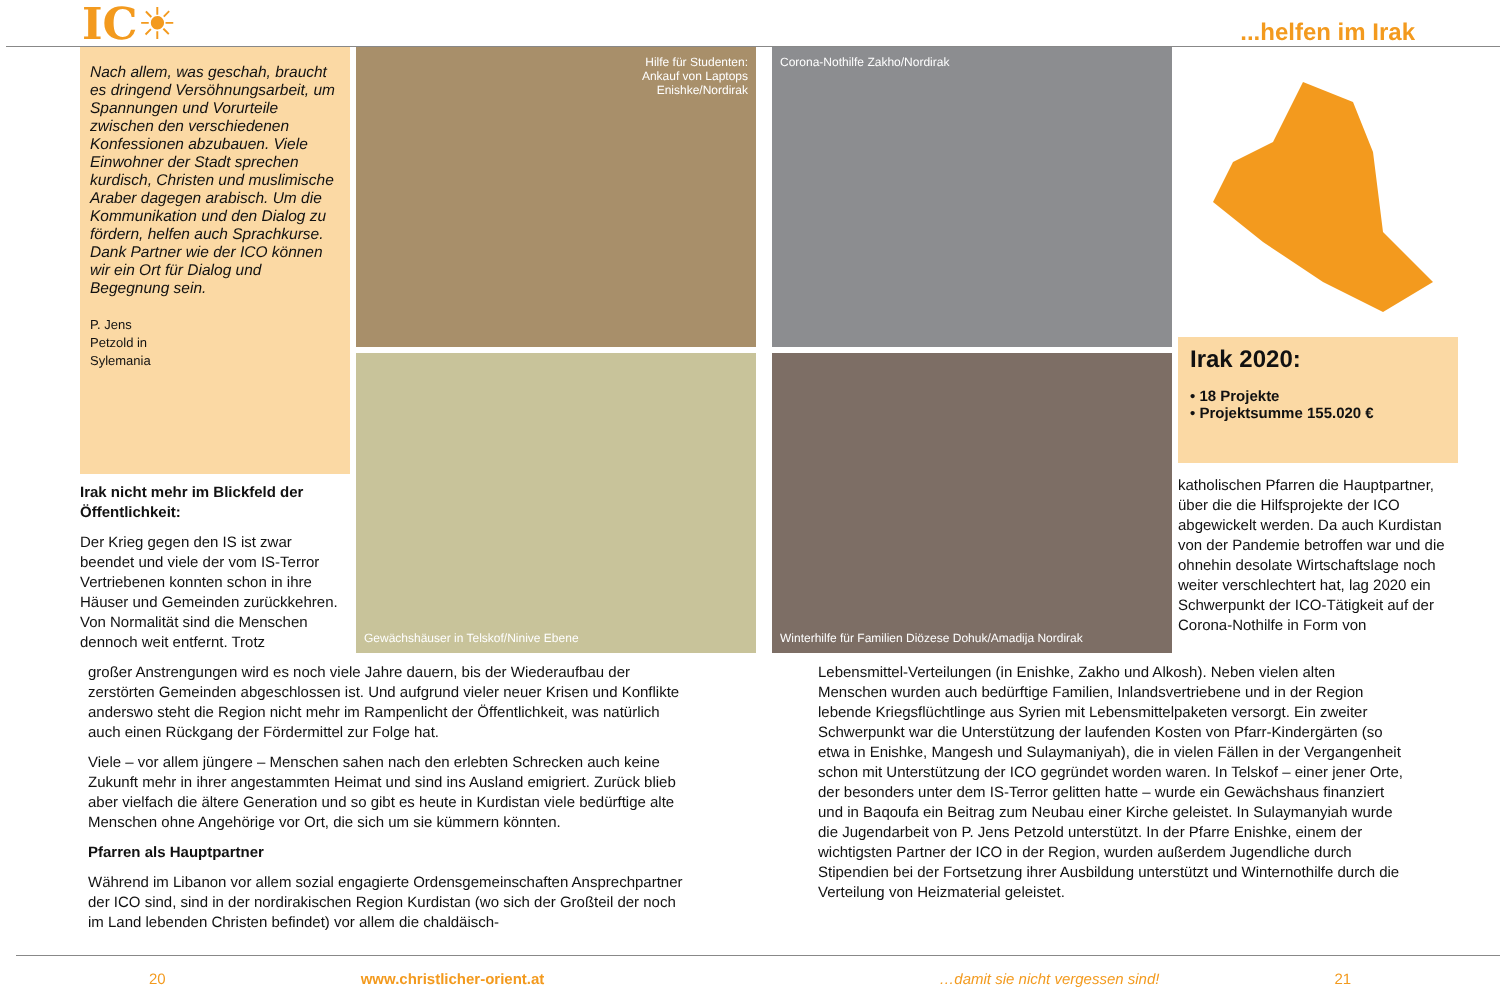IC☀
...helfen im Irak
Nach allem, was geschah, braucht es dringend Versöhnungsarbeit, um Spannungen und Vorurteile zwischen den verschiedenen Konfessionen abzubauen. Viele Einwohner der Stadt sprechen kurdisch, Christen und muslimische Araber dagegen arabisch. Um die Kommunikation und den Dialog zu fördern, helfen auch Sprachkurse. Dank Partner wie der ICO können wir ein Ort für Dialog und Begegnung sein.
P. Jens
Petzold in
Sylemania
Irak nicht mehr im Blickfeld der Öffentlichkeit:
Der Krieg gegen den IS ist zwar beendet und viele der vom IS-Terror Vertriebenen konnten schon in ihre Häuser und Gemeinden zurückkehren. Von Normalität sind die Menschen dennoch weit entfernt. Trotz
Hilfe für Studenten:
Ankauf von Laptops
Enishke/Nordirak
Gewächshäuser in Telskof/Ninive Ebene
Corona-Nothilfe Zakho/Nordirak
Winterhilfe für Familien Diözese Dohuk/Amadija Nordirak
Irak 2020:
• 18 Projekte
• Projektsumme 155.020 €
katholischen Pfarren die Hauptpartner, über die die Hilfsprojekte der ICO abgewickelt werden. Da auch Kurdistan von der Pandemie betroffen war und die ohnehin desolate Wirtschaftslage noch weiter verschlechtert hat, lag 2020 ein Schwerpunkt der ICO-Tätigkeit auf der Corona-Nothilfe in Form von
großer Anstrengungen wird es noch viele Jahre dauern, bis der Wiederaufbau der zerstörten Gemeinden abgeschlossen ist. Und aufgrund vieler neuer Krisen und Konflikte anderswo steht die Region nicht mehr im Rampenlicht der Öffentlichkeit, was natürlich auch einen Rückgang der Fördermittel zur Folge hat.
Viele – vor allem jüngere – Menschen sahen nach den erlebten Schrecken auch keine Zukunft mehr in ihrer angestammten Heimat und sind ins Ausland emigriert. Zurück blieb aber vielfach die ältere Generation und so gibt es heute in Kurdistan viele bedürftige alte Menschen ohne Angehörige vor Ort, die sich um sie kümmern könnten.
Pfarren als Hauptpartner
Während im Libanon vor allem sozial engagierte Ordensgemeinschaften Ansprechpartner der ICO sind, sind in der nordirakischen Region Kurdistan (wo sich der Großteil der noch im Land lebenden Christen befindet) vor allem die chaldäisch-
Lebensmittel-Verteilungen (in Enishke, Zakho und Alkosh). Neben vielen alten Menschen wurden auch bedürftige Familien, Inlandsvertriebene und in der Region lebende Kriegsflüchtlinge aus Syrien mit Lebensmittelpaketen versorgt. Ein zweiter Schwerpunkt war die Unterstützung der laufenden Kosten von Pfarr-Kindergärten (so etwa in Enishke, Mangesh und Sulaymaniyah), die in vielen Fällen in der Vergangenheit schon mit Unterstützung der ICO gegründet worden waren. In Telskof – einer jener Orte, der besonders unter dem IS-Terror gelitten hatte – wurde ein Gewächshaus finanziert und in Baqoufa ein Beitrag zum Neubau einer Kirche geleistet. In Sulaymanyiah wurde die Jugendarbeit von P. Jens Petzold unterstützt. In der Pfarre Enishke, einem der wichtigsten Partner der ICO in der Region, wurden außerdem Jugendliche durch Stipendien bei der Fortsetzung ihrer Ausbildung unterstützt und Winternothilfe durch die Verteilung von Heizmaterial geleistet.
20 www.christlicher-orient.at …damit sie nicht vergessen sind! 21